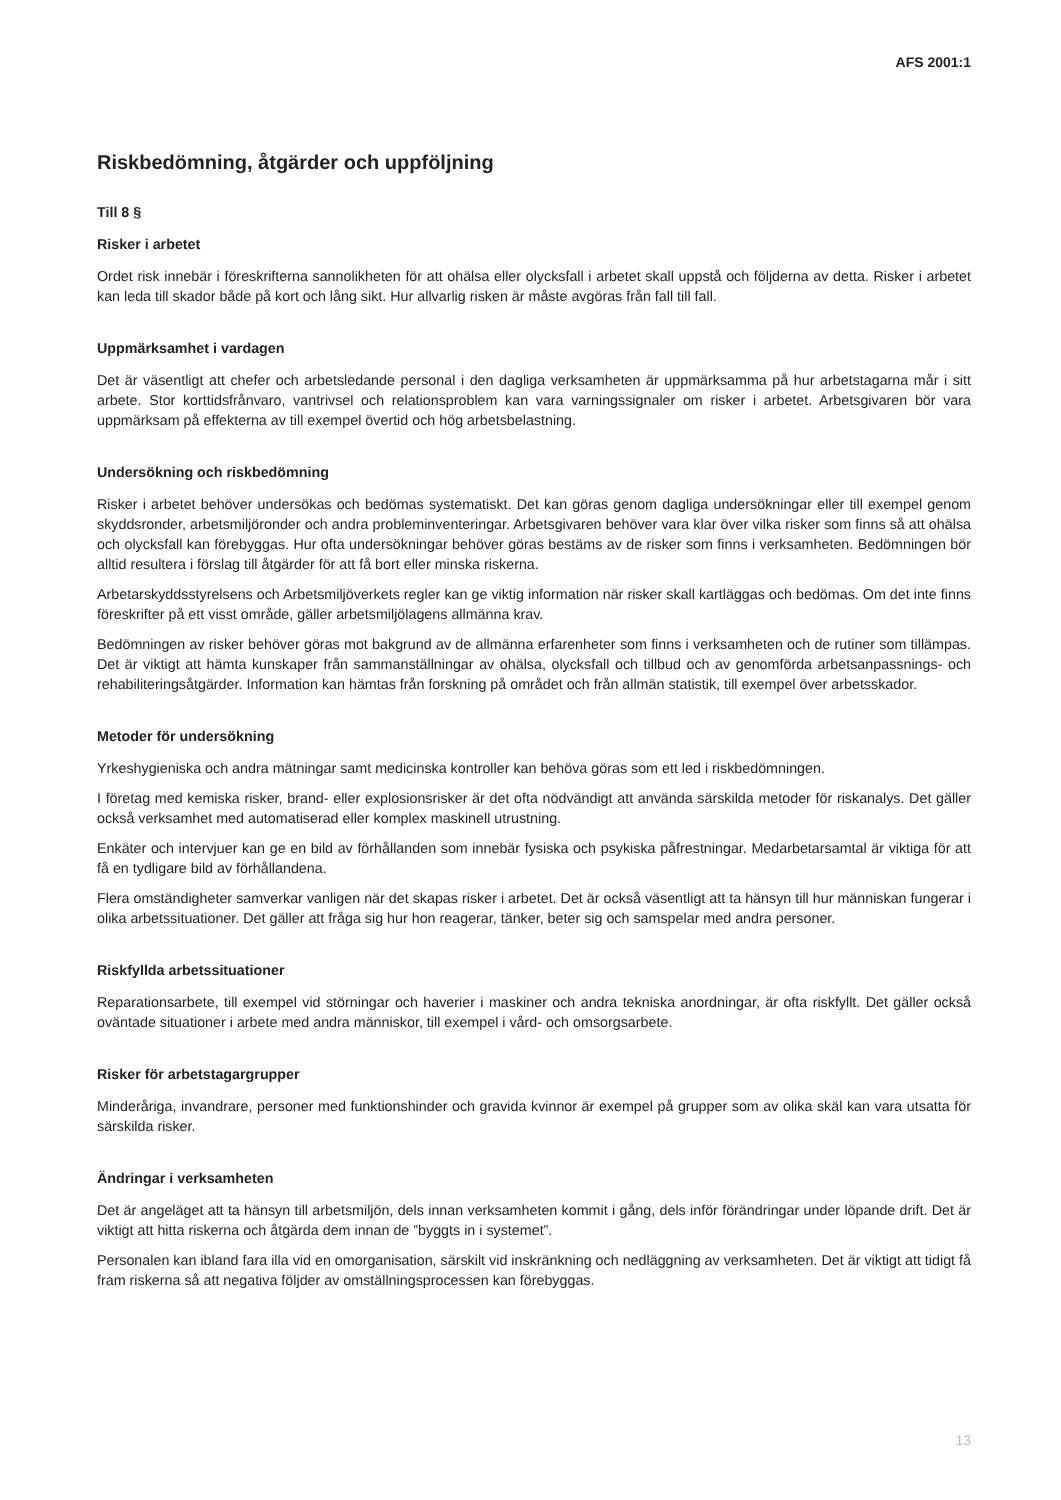AFS 2001:1
Riskbedömning, åtgärder och uppföljning
Till 8 §
Risker i arbetet
Ordet risk innebär i föreskrifterna sannolikheten för att ohälsa eller olycksfall i arbetet skall uppstå och följderna av detta. Risker i arbetet kan leda till skador både på kort och lång sikt. Hur allvarlig risken är måste avgöras från fall till fall.
Uppmärksamhet i vardagen
Det är väsentligt att chefer och arbetsledande personal i den dagliga verksamheten är uppmärksamma på hur arbetstagarna mår i sitt arbete. Stor korttidsfrånvaro, vantrivsel och relationsproblem kan vara varningssignaler om risker i arbetet. Arbetsgivaren bör vara uppmärksam på effekterna av till exempel övertid och hög arbetsbelastning.
Undersökning och riskbedömning
Risker i arbetet behöver undersökas och bedömas systematiskt. Det kan göras genom dagliga undersökningar eller till exempel genom skyddsronder, arbetsmiljöronder och andra probleminventeringar. Arbetsgivaren behöver vara klar över vilka risker som finns så att ohälsa och olycksfall kan förebyggas. Hur ofta undersökningar behöver göras bestäms av de risker som finns i verksamheten. Bedömningen bör alltid resultera i förslag till åtgärder för att få bort eller minska riskerna.
Arbetarskyddsstyrelsens och Arbetsmiljöverkets regler kan ge viktig information när risker skall kartläggas och bedömas. Om det inte finns föreskrifter på ett visst område, gäller arbetsmiljölagens allmänna krav.
Bedömningen av risker behöver göras mot bakgrund av de allmänna erfarenheter som finns i verksamheten och de rutiner som tillämpas. Det är viktigt att hämta kunskaper från sammanställningar av ohälsa, olycksfall och tillbud och av genomförda arbetsanpassnings- och rehabiliteringsåtgärder. Information kan hämtas från forskning på området och från allmän statistik, till exempel över arbetsskador.
Metoder för undersökning
Yrkeshygieniska och andra mätningar samt medicinska kontroller kan behöva göras som ett led i riskbedömningen.
I företag med kemiska risker, brand- eller explosionsrisker är det ofta nödvändigt att använda särskilda metoder för riskanalys. Det gäller också verksamhet med automatiserad eller komplex maskinell utrustning.
Enkäter och intervjuer kan ge en bild av förhållanden som innebär fysiska och psykiska påfrestningar. Medarbetarsamtal är viktiga för att få en tydligare bild av förhållandena.
Flera omständigheter samverkar vanligen när det skapas risker i arbetet. Det är också väsentligt att ta hänsyn till hur människan fungerar i olika arbetssituationer. Det gäller att fråga sig hur hon reagerar, tänker, beter sig och samspelar med andra personer.
Riskfyllda arbetssituationer
Reparationsarbete, till exempel vid störningar och haverier i maskiner och andra tekniska anordningar, är ofta riskfyllt. Det gäller också oväntade situationer i arbete med andra människor, till exempel i vård- och omsorgsarbete.
Risker för arbetstagargrupper
Minderåriga, invandrare, personer med funktionshinder och gravida kvinnor är exempel på grupper som av olika skäl kan vara utsatta för särskilda risker.
Ändringar i verksamheten
Det är angeläget att ta hänsyn till arbetsmiljön, dels innan verksamheten kommit i gång, dels inför förändringar under löpande drift. Det är viktigt att hitta riskerna och åtgärda dem innan de ”byggts in i systemet”.
Personalen kan ibland fara illa vid en omorganisation, särskilt vid inskränkning och nedläggning av verksamheten. Det är viktigt att tidigt få fram riskerna så att negativa följder av omställningsprocessen kan förebyggas.
13